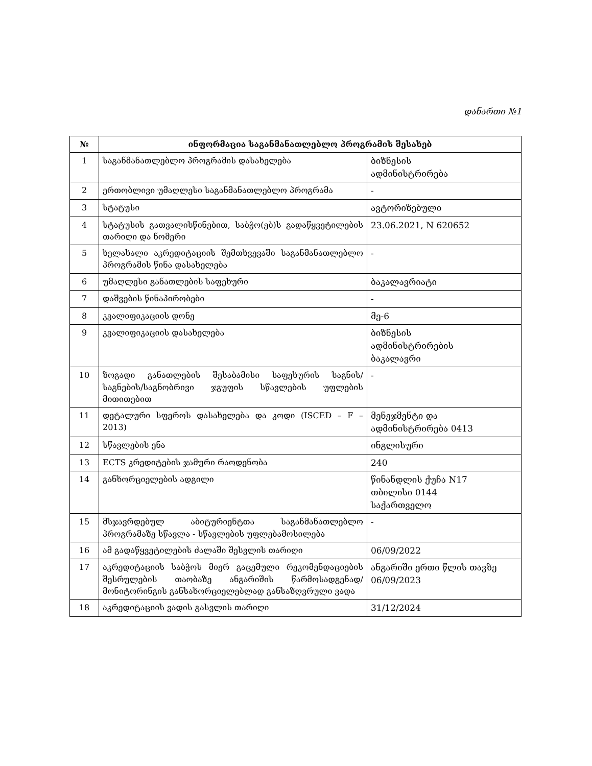დანართი №1
| № | ინფორმაცია საგანმანათლებლო პროგრამის შესახებ | |
| --- | --- | --- |
| 1 | საგანმანათლებლო პროგრამის დასახელება | ბიზნესის ადმინისტრირება |
| 2 | ერთობლივი უმაღლესი საგანმანათლებლო პროგრამა | - |
| 3 | სტატუსი | ავტორიზებული |
| 4 | სტატუსის გათვალისწინებით, საბჭო(ებ)ს გადაწყვეტილების თარიღი და ნომერი | 23.06.2021, N 620652 |
| 5 | ხელახალი აკრედიტაციის შემთხვევაში საგანმანათლებლო პროგრამის წინა დასახელება | - |
| 6 | უმაღლესი განათლების საფეხური | ბაკალავრიატი |
| 7 | დაშვების წინაპირობები | - |
| 8 | კვალიფიკაციის დონე | მე-6 |
| 9 | კვალიფიკაციის დასახელება | ბიზნესის ადმინისტრირების ბაკალავრი |
| 10 | ზოგადი განათლების შესაბამისი საფეხურის საგნის/საგნების/საგნობრივი ჯგუფის სწავლების უფლების მითითებით | - |
| 11 | დეტალური სფეროს დასახელება და კოდი (ISCED – F – 2013) | მენეჯმენტი და ადმინისტრირება 0413 |
| 12 | სწავლების ენა | ინგლისური |
| 13 | ECTS კრედიტების ჯამური რაოდენობა | 240 |
| 14 | განხორციელების ადგილი | წინანდლის ქუჩა N17 თბილისი 0144 საქართველო |
| 15 | მსჯავრდებულ აბიტურიენტთა საგანმანათლებლო პროგრამაზე სწავლა - სწავლების უფლებამოსილება | - |
| 16 | ამ გადაწყვეტილების ძალაში შესვლის თარიღი | 06/09/2022 |
| 17 | აკრედიტაციის საბჭოს მიერ გაცემული რეკომენდაციების შესრულების თაობაზე ანგარიშის წარმოსადგენად/მონიტორინგის განსახორციელებლად განსაზღვრული ვადა | ანგარიში ერთი წლის თავზე 06/09/2023 |
| 18 | აკრედიტაციის ვადის გასვლის თარიღი | 31/12/2024 |